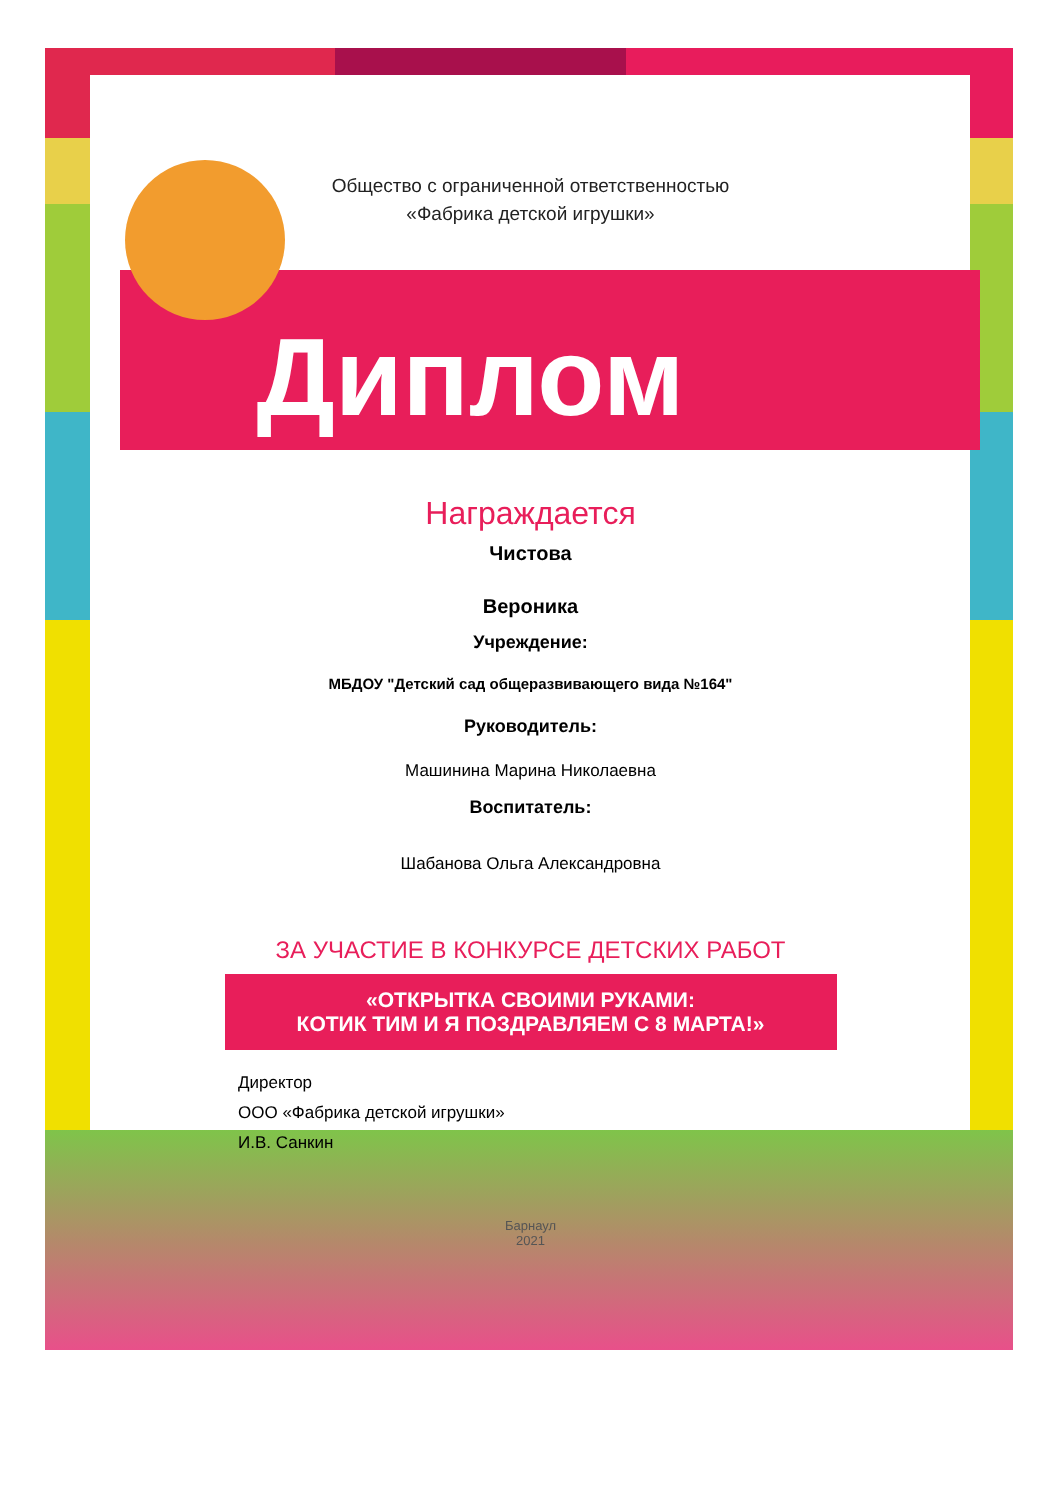Общество с ограниченной ответственностью
«Фабрика детской игрушки»
Диплом
Награждается
Чистова
Вероника
Учреждение:
МБДОУ "Детский сад общеразвивающего вида №164"
Руководитель:
Машинина Марина Николаевна
Воспитатель:
Шабанова Ольга Александровна
ЗА УЧАСТИЕ В КОНКУРСЕ ДЕТСКИХ РАБОТ
«ОТКРЫТКА СВОИМИ РУКАМИ:
КОТИК ТИМ И Я ПОЗДРАВЛЯЕМ С 8 МАРТА!»
Директор
ООО «Фабрика детской игрушки»
И.В. Санкин
Барнаул
2021